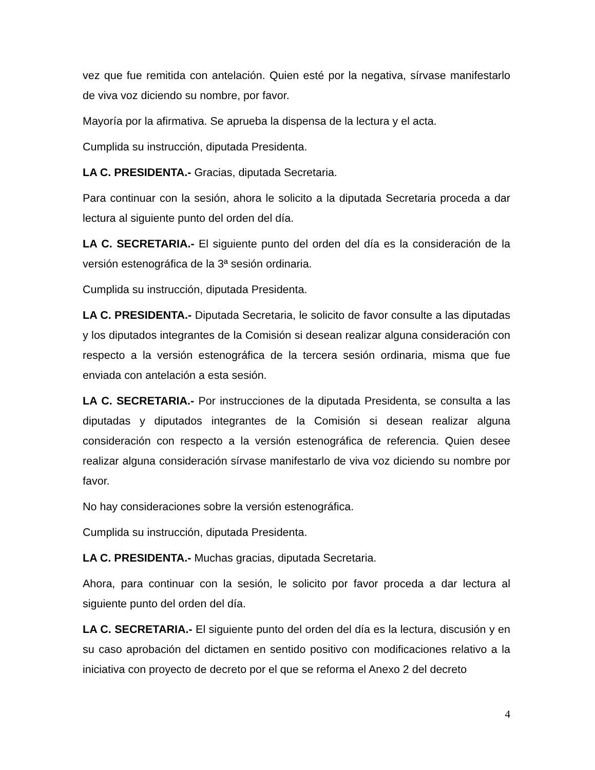vez que fue remitida con antelación. Quien esté por la negativa, sírvase manifestarlo de viva voz diciendo su nombre, por favor.
Mayoría por la afirmativa. Se aprueba la dispensa de la lectura y el acta.
Cumplida su instrucción, diputada Presidenta.
LA C. PRESIDENTA.- Gracias, diputada Secretaria.
Para continuar con la sesión, ahora le solicito a la diputada Secretaria proceda a dar lectura al siguiente punto del orden del día.
LA C. SECRETARIA.- El siguiente punto del orden del día es la consideración de la versión estenográfica de la 3ª sesión ordinaria.
Cumplida su instrucción, diputada Presidenta.
LA C. PRESIDENTA.- Diputada Secretaria, le solicito de favor consulte a las diputadas y los diputados integrantes de la Comisión si desean realizar alguna consideración con respecto a la versión estenográfica de la tercera sesión ordinaria, misma que fue enviada con antelación a esta sesión.
LA C. SECRETARIA.- Por instrucciones de la diputada Presidenta, se consulta a las diputadas y diputados integrantes de la Comisión si desean realizar alguna consideración con respecto a la versión estenográfica de referencia. Quien desee realizar alguna consideración sírvase manifestarlo de viva voz diciendo su nombre por favor.
No hay consideraciones sobre la versión estenográfica.
Cumplida su instrucción, diputada Presidenta.
LA C. PRESIDENTA.- Muchas gracias, diputada Secretaria.
Ahora, para continuar con la sesión, le solicito por favor proceda a dar lectura al siguiente punto del orden del día.
LA C. SECRETARIA.- El siguiente punto del orden del día es la lectura, discusión y en su caso aprobación del dictamen en sentido positivo con modificaciones relativo a la iniciativa con proyecto de decreto por el que se reforma el Anexo 2 del decreto
4